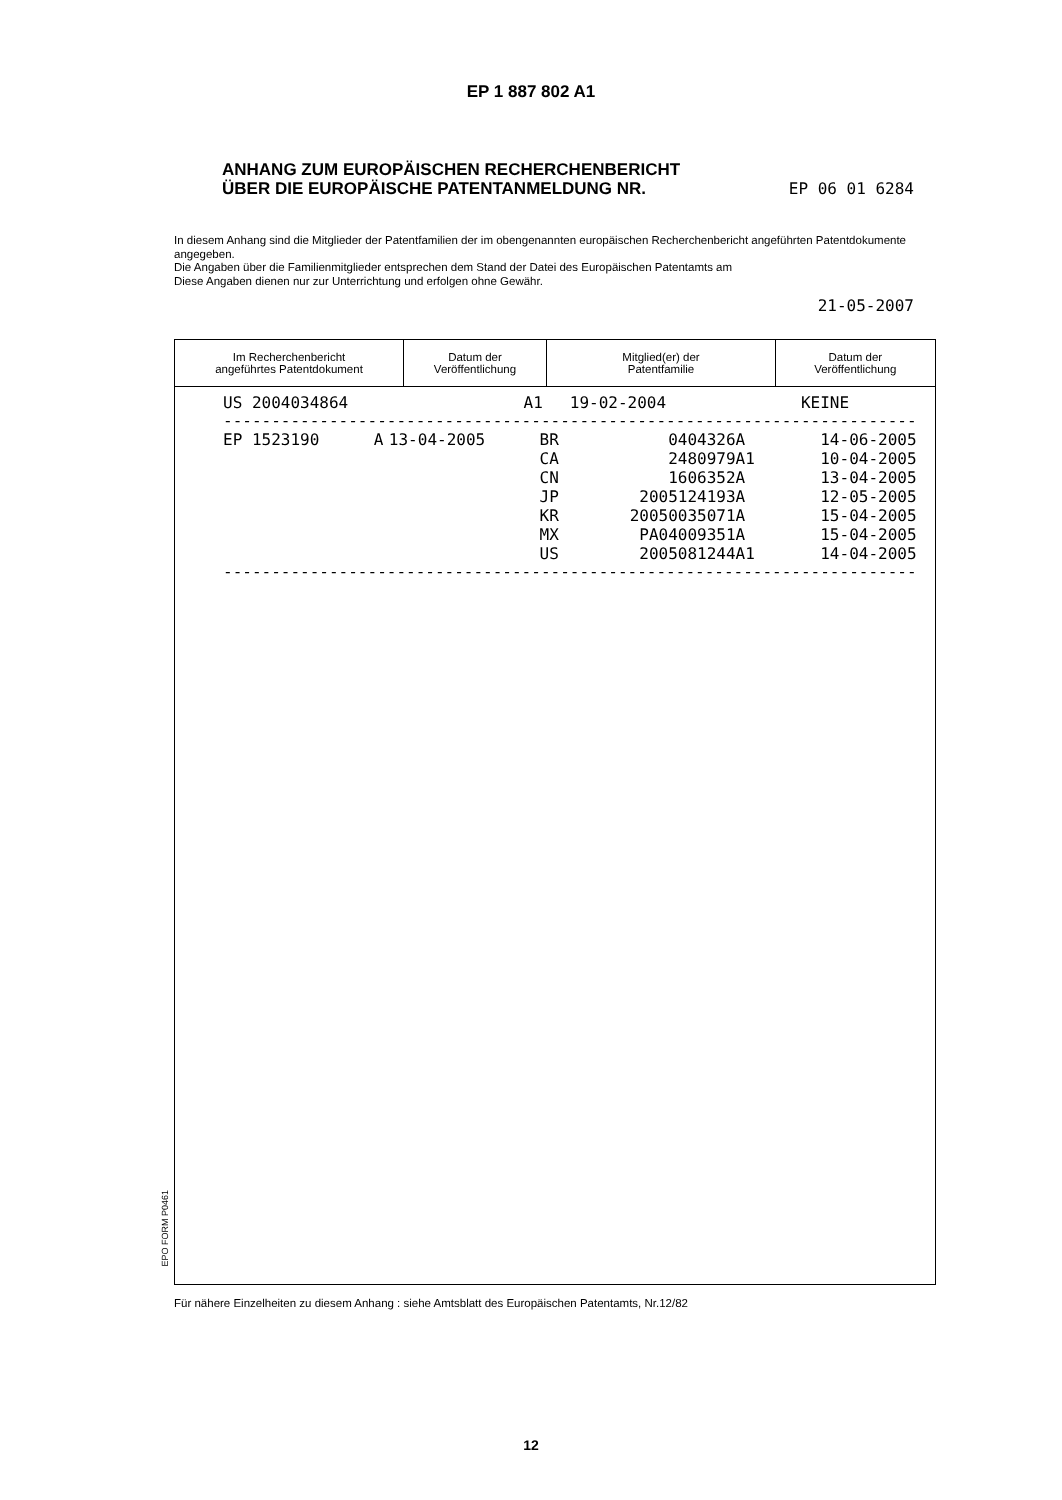EP 1 887 802 A1
ANHANG ZUM EUROPÄISCHEN RECHERCHENBERICHT
ÜBER DIE EUROPÄISCHE PATENTANMELDUNG NR. EP 06 01 6284
In diesem Anhang sind die Mitglieder der Patentfamilien der im obengenannten europäischen Recherchenbericht angeführten Patentdokumente angegeben.
Die Angaben über die Familienmitglieder entsprechen dem Stand der Datei des Europäischen Patentamts am
Diese Angaben dienen nur zur Unterrichtung und erfolgen ohne Gewähr.
21-05-2007
| Im Recherchenbericht angeführtes Patentdokument | Datum der Veröffentlichung | Mitglied(er) der Patentfamilie | Datum der Veröffentlichung |
| --- | --- | --- | --- |
| / US 2004034864 / A1 / 19-02-2004 / KEINE / / / / ------------------------------------------------------------------------ / EP 1523190 / A / 13-04-2005 / BR / 0404326 / A / 14-06-2005 / / / / / CA / 2480979 / A1 / 10-04-2005 / / / / / CN / 1606352 / A / 13-04-2005 / / / / / JP / 2005124193 / A / 12-05-2005 / / / / / KR / 20050035071 / A / 15-04-2005 / / / / / MX / PA04009351 / A / 15-04-2005 / / / / / US / 2005081244 / A1 / 14-04-2005 / ------------------------------------------------------------------------ | | | |
EPO FORM P0461
Für nähere Einzelheiten zu diesem Anhang : siehe Amtsblatt des Europäischen Patentamts, Nr.12/82
12